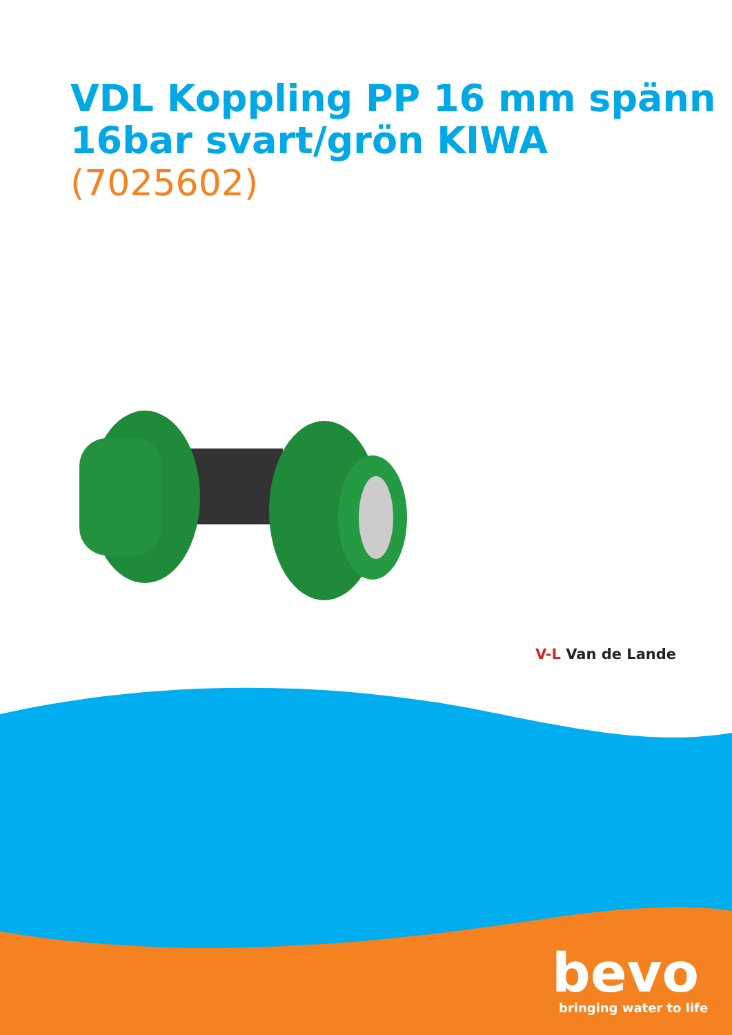VDL Koppling PP 16 mm spänn
16bar svart/grön KIWA
(7025602)
V-L Van de Lande
bevo
bringing water to life